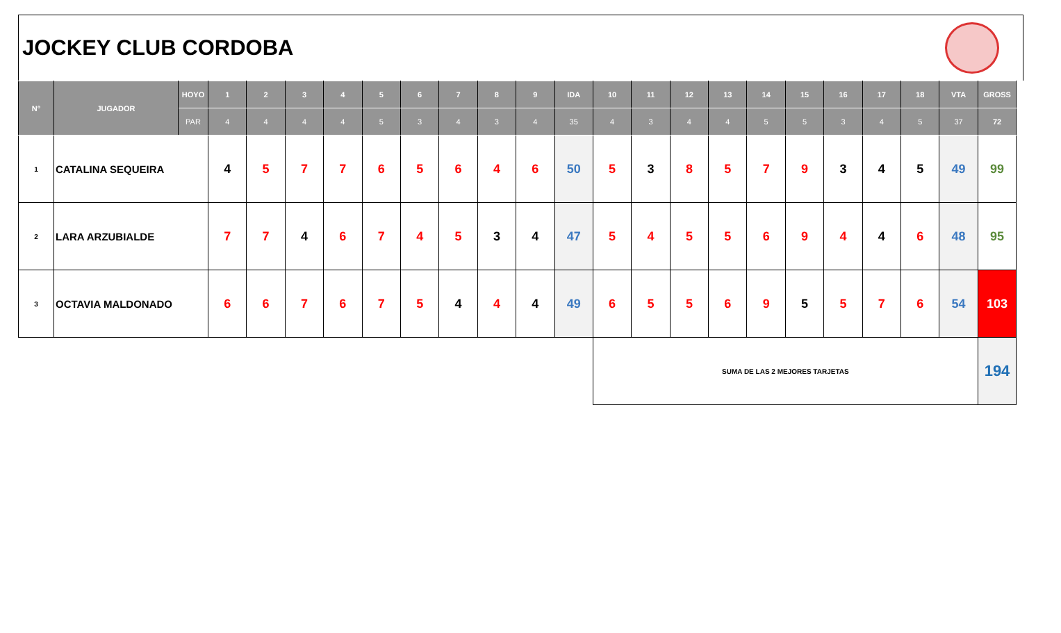JOCKEY CLUB CORDOBA
| N° | JUGADOR | HOYO | 1 | 2 | 3 | 4 | 5 | 6 | 7 | 8 | 9 | IDA | 10 | 11 | 12 | 13 | 14 | 15 | 16 | 17 | 18 | VTA | GROSS |
| --- | --- | --- | --- | --- | --- | --- | --- | --- | --- | --- | --- | --- | --- | --- | --- | --- | --- | --- | --- | --- | --- | --- | --- |
| | | PAR | 4 | 4 | 4 | 4 | 5 | 3 | 4 | 3 | 4 | 35 | 4 | 3 | 4 | 4 | 5 | 5 | 3 | 4 | 5 | 37 | 72 |
| 1 | CATALINA SEQUEIRA | | 4 | 5 | 7 | 7 | 6 | 5 | 6 | 4 | 6 | 50 | 5 | 3 | 8 | 5 | 7 | 9 | 3 | 4 | 5 | 49 | 99 |
| 2 | LARA ARZUBIALDE | | 7 | 7 | 4 | 6 | 7 | 4 | 5 | 3 | 4 | 47 | 5 | 4 | 5 | 5 | 6 | 9 | 4 | 4 | 6 | 48 | 95 |
| 3 | OCTAVIA MALDONADO | | 6 | 6 | 7 | 6 | 7 | 5 | 4 | 4 | 4 | 49 | 6 | 5 | 5 | 6 | 9 | 5 | 5 | 7 | 6 | 54 | 103 |
| | | | | | | | | | | | | | SUMA DE LAS 2 MEJORES TARJETAS | | | | | | | | | | 194 |